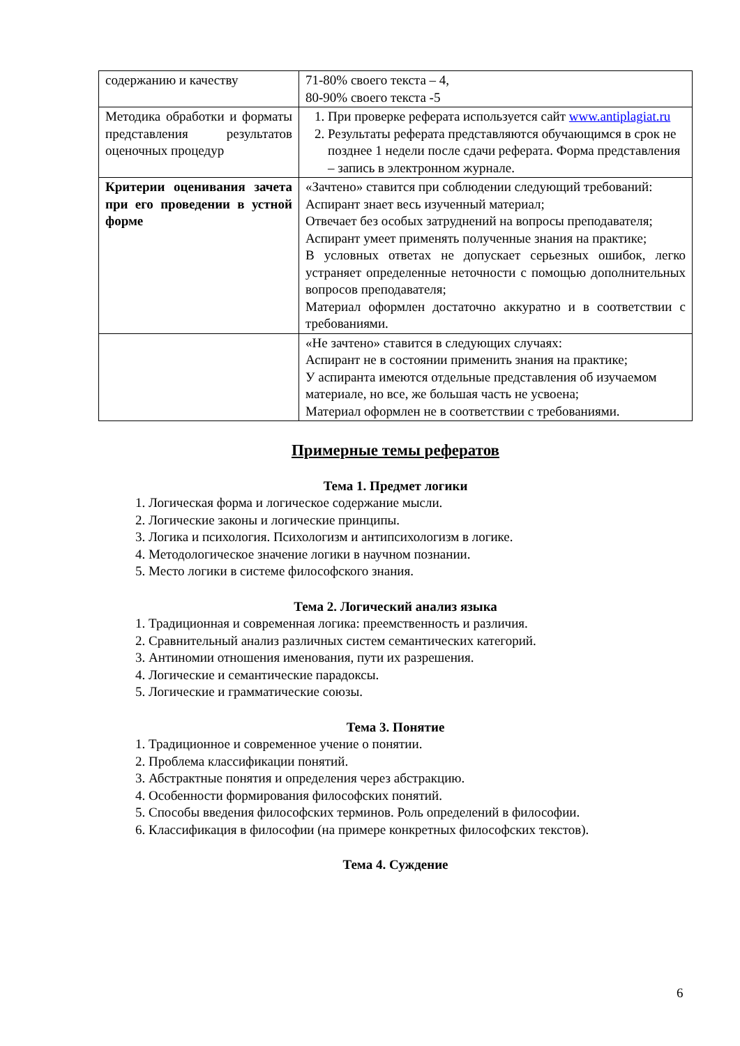| содержанию и качеству | 71-80% своего текста – 4, 80-90% своего текста -5 |
| Методика обработки и форматы представления результатов оценочных процедур | 1. При проверке реферата используется сайт www.antiplagiat.ru 2. Результаты реферата представляются обучающимся в срок не позднее 1 недели после сдачи реферата. Форма представления – запись в электронном журнале. |
| Критерии оценивания зачета при его проведении в устной форме | «Зачтено» ставится при соблюдении следующий требований: Аспирант знает весь изученный материал; Отвечает без особых затруднений на вопросы преподавателя; Аспирант умеет применять полученные знания на практике; В условных ответах не допускает серьезных ошибок, легко устраняет определенные неточности с помощью дополнительных вопросов преподавателя; Материал оформлен достаточно аккуратно и в соответствии с требованиями. |
| | «Не зачтено» ставится в следующих случаях: Аспирант не в состоянии применить знания на практике; У аспиранта имеются отдельные представления об изучаемом материале, но все, же большая часть не усвоена; Материал оформлен не в соответствии с требованиями. |
Примерные темы рефератов
Тема 1. Предмет логики
1. Логическая форма и логическое содержание мысли.
2. Логические законы и логические принципы.
3. Логика и психология. Психологизм и антипсихологизм в логике.
4. Методологическое значение логики в научном познании.
5. Место логики в системе философского знания.
Тема 2. Логический анализ языка
1. Традиционная и современная логика: преемственность и различия.
2. Сравнительный анализ различных систем семантических категорий.
3. Антиномии отношения именования, пути их разрешения.
4. Логические и семантические парадоксы.
5. Логические и грамматические союзы.
Тема 3. Понятие
1. Традиционное и современное учение о понятии.
2. Проблема классификации понятий.
3. Абстрактные понятия и определения через абстракцию.
4. Особенности формирования философских понятий.
5. Способы введения философских терминов. Роль определений в философии.
6. Классификация в философии (на примере конкретных философских текстов).
Тема 4. Суждение
6